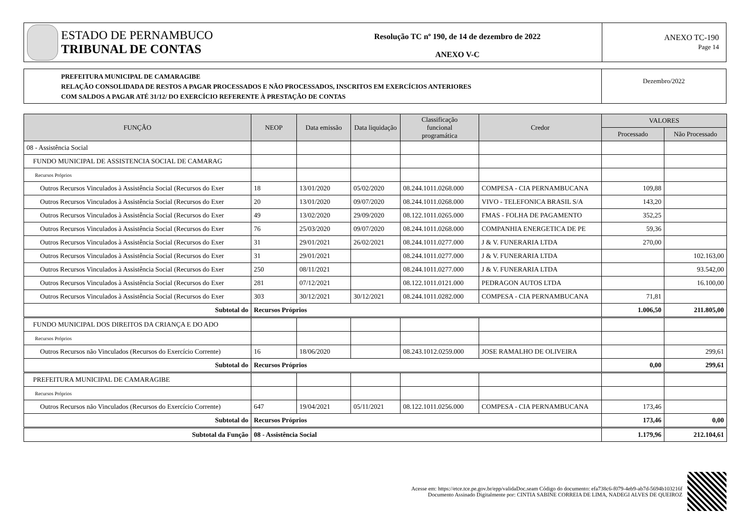ESTADO DE PERNAMBUCO
TRIBUNAL DE CONTAS
Resolução TC nº 190, de 14 de dezembro de 2022
ANEXO V-C
ANEXO TC-190
Page 14
PREFEITURA MUNICIPAL DE CAMARAGIBE
RELAÇÃO CONSOLIDADA DE RESTOS A PAGAR PROCESSADOS E NÃO PROCESSADOS, INSCRITOS EM EXERCÍCIOS ANTERIORES
COM SALDOS A PAGAR ATÉ 31/12/ DO EXERCÍCIO REFERENTE À PRESTAÇÃO DE CONTAS
Dezembro/2022
| FUNÇÃO | NEOP | Data emissão | Data liquidação | Classificação funcional programática | Credor | VALORES | |
| --- | --- | --- | --- | --- | --- | --- | --- |
| | | | | | | Processado | Não Processado |
| 08 - Assistência Social | | | | | | | |
| FUNDO MUNICIPAL DE ASSISTENCIA SOCIAL DE CAMARAG | | | | | | | |
| Recursos Próprios | | | | | | | |
| Outros Recursos Vinculados à Assistência Social (Recursos do Exer | 18 | 13/01/2020 | 05/02/2020 | 08.244.1011.0268.000 | COMPESA - CIA PERNAMBUCANA | 109,88 | |
| Outros Recursos Vinculados à Assistência Social (Recursos do Exer | 20 | 13/01/2020 | 09/07/2020 | 08.244.1011.0268.000 | VIVO - TELEFONICA BRASIL S/A | 143,20 | |
| Outros Recursos Vinculados à Assistência Social (Recursos do Exer | 49 | 13/02/2020 | 29/09/2020 | 08.122.1011.0265.000 | FMAS - FOLHA DE PAGAMENTO | 352,25 | |
| Outros Recursos Vinculados à Assistência Social (Recursos do Exer | 76 | 25/03/2020 | 09/07/2020 | 08.244.1011.0268.000 | COMPANHIA ENERGETICA DE PE | 59,36 | |
| Outros Recursos Vinculados à Assistência Social (Recursos do Exer | 31 | 29/01/2021 | 26/02/2021 | 08.244.1011.0277.000 | J & V. FUNERARIA LTDA | 270,00 | |
| Outros Recursos Vinculados à Assistência Social (Recursos do Exer | 31 | 29/01/2021 | | 08.244.1011.0277.000 | J & V. FUNERARIA LTDA | | 102.163,00 |
| Outros Recursos Vinculados à Assistência Social (Recursos do Exer | 250 | 08/11/2021 | | 08.244.1011.0277.000 | J & V. FUNERARIA LTDA | | 93.542,00 |
| Outros Recursos Vinculados à Assistência Social (Recursos do Exer | 281 | 07/12/2021 | | 08.122.1011.0121.000 | PEDRAGON AUTOS LTDA | | 16.100,00 |
| Outros Recursos Vinculados à Assistência Social (Recursos do Exer | 303 | 30/12/2021 | 30/12/2021 | 08.244.1011.0282.000 | COMPESA - CIA PERNAMBUCANA | 71,81 | |
| Subtotal do | Recursos Próprios | | | | | 1.006,50 | 211.805,00 |
| FUNDO MUNICIPAL DOS DIREITOS DA CRIANÇA E DO ADO | | | | | | | |
| Recursos Próprios | | | | | | | |
| Outros Recursos não Vinculados (Recursos do Exercício Corrente) | 16 | 18/06/2020 | | 08.243.1012.0259.000 | JOSE RAMALHO DE OLIVEIRA | | 299,61 |
| Subtotal do | Recursos Próprios | | | | | 0,00 | 299,61 |
| PREFEITURA MUNICIPAL DE CAMARAGIBE | | | | | | | |
| Recursos Próprios | | | | | | | |
| Outros Recursos não Vinculados (Recursos do Exercício Corrente) | 647 | 19/04/2021 | 05/11/2021 | 08.122.1011.0256.000 | COMPESA - CIA PERNAMBUCANA | 173,46 | |
| Subtotal do | Recursos Próprios | | | | | 173,46 | 0,00 |
| Subtotal da Função | 08 - Assistência Social | | | | | 1.179,96 | 212.104,61 |
Acesse em: https://etce.tce.pe.gov.br/epp/validaDoc.seam Código do documento: efa738c6-f079-4eb9-ab7d-5694b103216f
Documento Assinado Digitalmente por: CINTIA SABINE CORREIA DE LIMA, NADEGI ALVES DE QUEIROZ